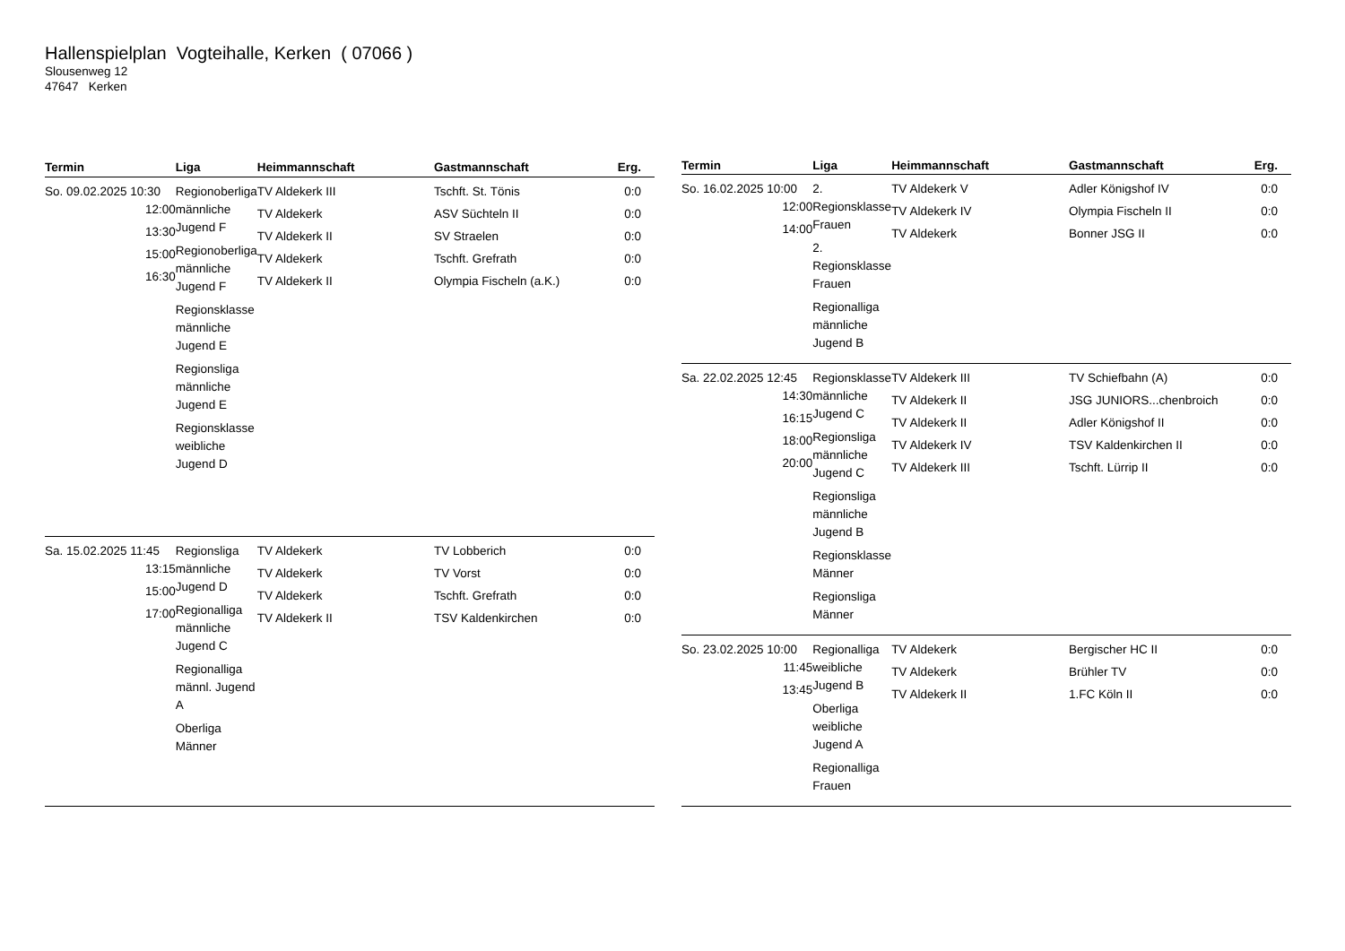Hallenspielplan Vogteihalle, Kerken ( 07066 )
Slousenweg 12
47647 Kerken
| Termin | Liga | Heimmannschaft | Gastmannschaft | Erg. |
| --- | --- | --- | --- | --- |
| So. 09.02.2025 10:30 12:00 13:30 15:00 16:30 | Regionoberliga männliche Jugend F Regionoberliga männliche Jugend F Regionsklasse männliche Jugend E Regionsliga männliche Jugend E Regionsklasse weibliche Jugend D | TV Aldekerk III TV Aldekerk TV Aldekerk II TV Aldekerk TV Aldekerk II | Tschft. St. Tönis ASV Süchteln II SV Straelen Tschft. Grefrath Olympia Fischeln (a.K.) | 0:0 0:0 0:0 0:0 0:0 |
| Sa. 15.02.2025 11:45 13:15 15:00 17:00 | Regionsliga männliche Jugend D Regionalliga männliche Jugend C Regionalliga männl. Jugend A Oberliga Männer | TV Aldekerk TV Aldekerk TV Aldekerk TV Aldekerk II | TV Lobberich TV Vorst Tschft. Grefrath TSV Kaldenkirchen | 0:0 0:0 0:0 0:0 |
| Termin | Liga | Heimmannschaft | Gastmannschaft | Erg. |
| --- | --- | --- | --- | --- |
| So. 16.02.2025 10:00 12:00 14:00 | 2. Regionsklasse Frauen 2. Regionsklasse Frauen Regionalliga männliche Jugend B | TV Aldekerk V TV Aldekerk IV TV Aldekerk | Adler Königshof IV Olympia Fischeln II Bonner JSG II | 0:0 0:0 0:0 |
| Sa. 22.02.2025 12:45 14:30 16:15 18:00 20:00 | Regionsklasse männliche Jugend C Regionsliga männliche Jugend C Regionsliga männliche Jugend B Regionsklasse Männer Regionsliga Männer | TV Aldekerk III TV Aldekerk II TV Aldekerk II TV Aldekerk IV TV Aldekerk III | TV Schiefbahn (A) JSG JUNIORS...chenbroich Adler Königshof II TSV Kaldenkirchen II Tschft. Lürrip II | 0:0 0:0 0:0 0:0 0:0 |
| So. 23.02.2025 10:00 11:45 13:45 | Regionalliga weibliche Jugend B Oberliga weibliche Jugend A Regionalliga Frauen | TV Aldekerk TV Aldekerk TV Aldekerk II | Bergischer HC II Brühler TV 1.FC Köln II | 0:0 0:0 0:0 |